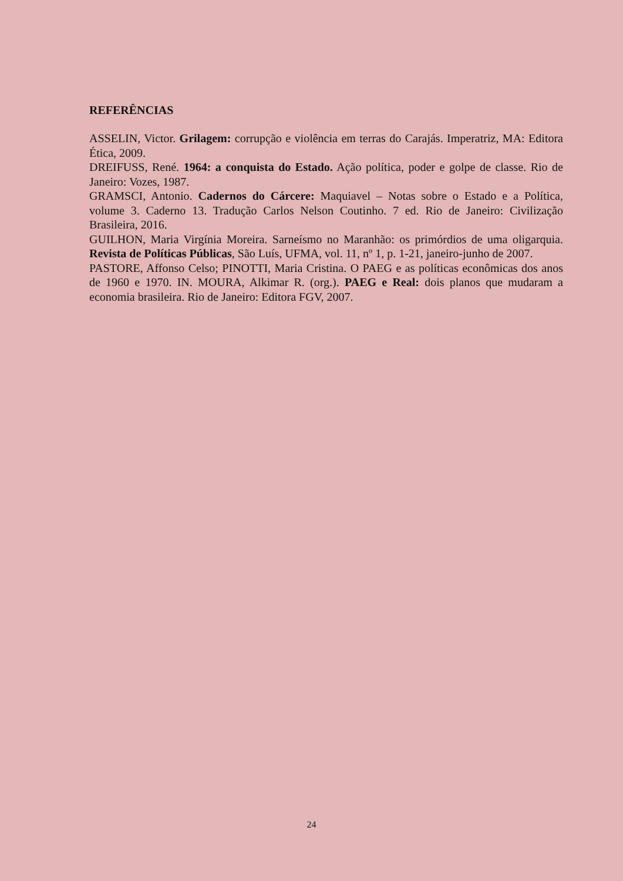REFERÊNCIAS
ASSELIN, Victor. Grilagem: corrupção e violência em terras do Carajás. Imperatriz, MA: Editora Ética, 2009.
DREIFUSS, René. 1964: a conquista do Estado. Ação política, poder e golpe de classe. Rio de Janeiro: Vozes, 1987.
GRAMSCI, Antonio. Cadernos do Cárcere: Maquiavel – Notas sobre o Estado e a Política, volume 3. Caderno 13. Tradução Carlos Nelson Coutinho. 7 ed. Rio de Janeiro: Civilização Brasileira, 2016.
GUILHON, Maria Virgínia Moreira. Sarneísmo no Maranhão: os primórdios de uma oligarquia. Revista de Políticas Públicas, São Luís, UFMA, vol. 11, nº 1, p. 1-21, janeiro-junho de 2007.
PASTORE, Affonso Celso; PINOTTI, Maria Cristina. O PAEG e as políticas econômicas dos anos de 1960 e 1970. IN. MOURA, Alkimar R. (org.). PAEG e Real: dois planos que mudaram a economia brasileira. Rio de Janeiro: Editora FGV, 2007.
24